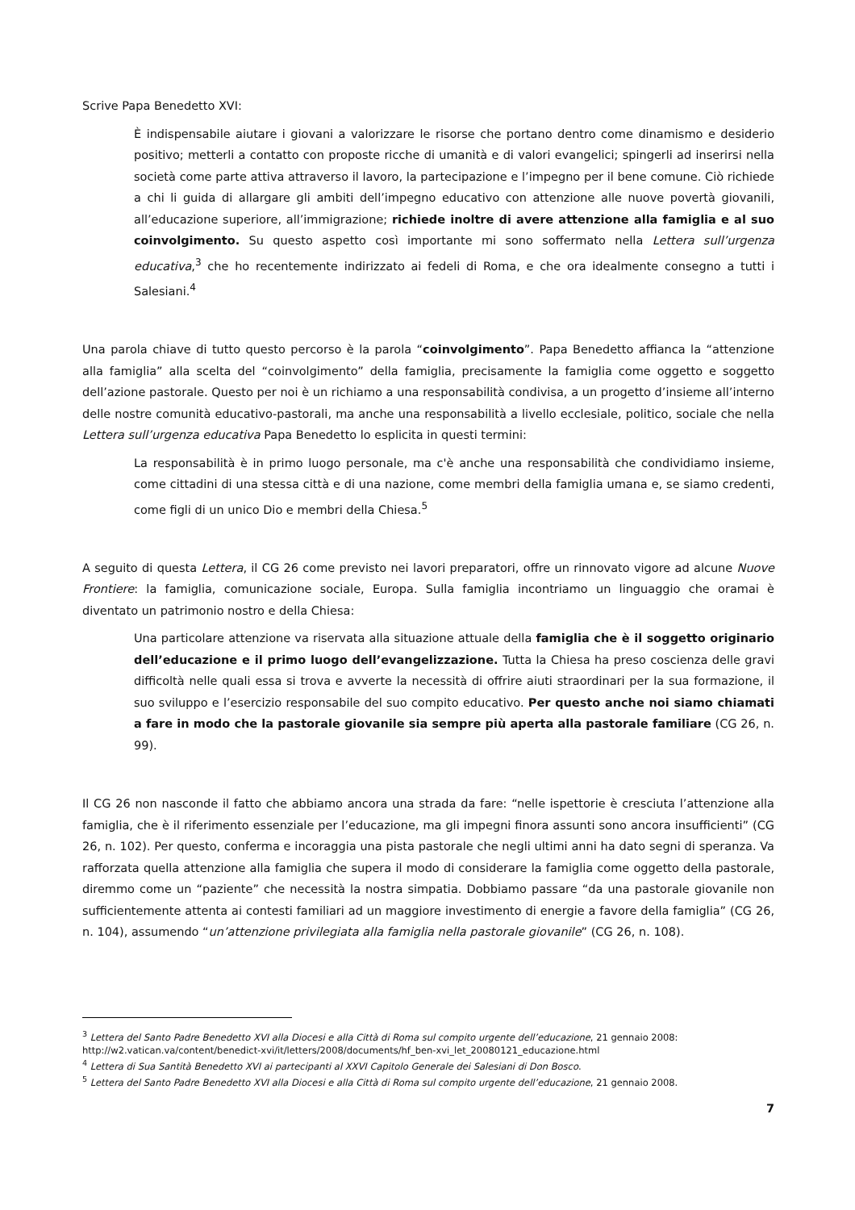Scrive Papa Benedetto XVI:
È indispensabile aiutare i giovani a valorizzare le risorse che portano dentro come dinamismo e desiderio positivo; metterli a contatto con proposte ricche di umanità e di valori evangelici; spingerli ad inserirsi nella società come parte attiva attraverso il lavoro, la partecipazione e l’impegno per il bene comune. Ciò richiede a chi li guida di allargare gli ambiti dell’impegno educativo con attenzione alle nuove povertà giovanili, all’educazione superiore, all’immigrazione; richiede inoltre di avere attenzione alla famiglia e al suo coinvolgimento. Su questo aspetto così importante mi sono soffermato nella Lettera sull’urgenza educativa,<sup>3</sup> che ho recentemente indirizzato ai fedeli di Roma, e che ora idealmente consegno a tutti i Salesiani.<sup>4</sup>
Una parola chiave di tutto questo percorso è la parola “coinvolgimento”. Papa Benedetto affianca la “attenzione alla famiglia” alla scelta del “coinvolgimento” della famiglia, precisamente la famiglia come oggetto e soggetto dell’azione pastorale. Questo per noi è un richiamo a una responsabilità condivisa, a un progetto d’insieme all’interno delle nostre comunità educativo-pastorali, ma anche una responsabilità a livello ecclesiale, politico, sociale che nella Lettera sull’urgenza educativa Papa Benedetto lo esplicita in questi termini:
La responsabilità è in primo luogo personale, ma c'è anche una responsabilità che condividiamo insieme, come cittadini di una stessa città e di una nazione, come membri della famiglia umana e, se siamo credenti, come figli di un unico Dio e membri della Chiesa.<sup>5</sup>
A seguito di questa Lettera, il CG 26 come previsto nei lavori preparatori, offre un rinnovato vigore ad alcune Nuove Frontiere: la famiglia, comunicazione sociale, Europa. Sulla famiglia incontriamo un linguaggio che oramai è diventato un patrimonio nostro e della Chiesa:
Una particolare attenzione va riservata alla situazione attuale della famiglia che è il soggetto originario dell’educazione e il primo luogo dell’evangelizzazione. Tutta la Chiesa ha preso coscienza delle gravi difficoltà nelle quali essa si trova e avverte la necessità di offrire aiuti straordinari per la sua formazione, il suo sviluppo e l’esercizio responsabile del suo compito educativo. Per questo anche noi siamo chiamati a fare in modo che la pastorale giovanile sia sempre più aperta alla pastorale familiare (CG 26, n. 99).
Il CG 26 non nasconde il fatto che abbiamo ancora una strada da fare: “nelle ispettorie è cresciuta l’attenzione alla famiglia, che è il riferimento essenziale per l’educazione, ma gli impegni finora assunti sono ancora insufficienti” (CG 26, n. 102). Per questo, conferma e incoraggia una pista pastorale che negli ultimi anni ha dato segni di speranza. Va rafforzata quella attenzione alla famiglia che supera il modo di considerare la famiglia come oggetto della pastorale, diremmo come un “paziente” che necessità la nostra simpatia. Dobbiamo passare “da una pastorale giovanile non sufficientemente attenta ai contesti familiari ad un maggiore investimento di energie a favore della famiglia” (CG 26, n. 104), assumendo “un’attenzione privilegiata alla famiglia nella pastorale giovanile” (CG 26, n. 108).
<sup>3</sup> Lettera del Santo Padre Benedetto XVI alla Diocesi e alla Città di Roma sul compito urgente dell’educazione, 21 gennaio 2008: http://w2.vatican.va/content/benedict-xvi/it/letters/2008/documents/hf_ben-xvi_let_20080121_educazione.html
<sup>4</sup> Lettera di Sua Santità Benedetto XVI ai partecipanti al XXVI Capitolo Generale dei Salesiani di Don Bosco.
<sup>5</sup> Lettera del Santo Padre Benedetto XVI alla Diocesi e alla Città di Roma sul compito urgente dell’educazione, 21 gennaio 2008.
7